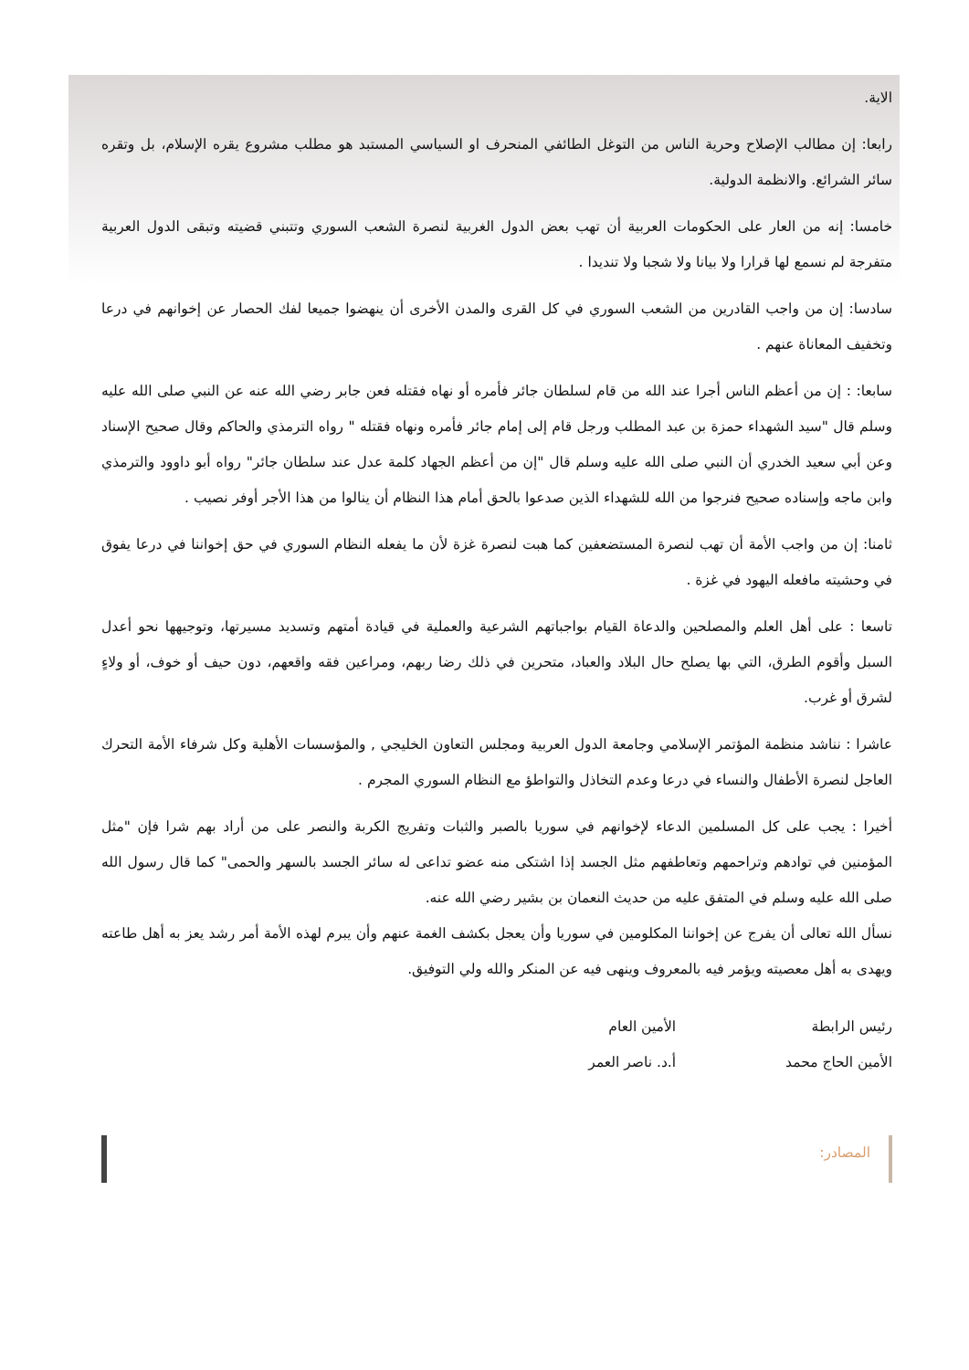الاية.
رابعا: إن مطالب الإصلاح وحرية الناس من التوغل الطائفي المنحرف او السياسي المستبد هو مطلب مشروع يقره الإسلام، بل وتقره سائر الشرائع. والانظمة الدولية.
خامسا: إنه من العار على الحكومات العربية أن تهب بعض الدول الغربية لنصرة الشعب السوري وتتبني قضيته وتبقى الدول العربية متفرجة لم نسمع لها قرارا ولا بيانا ولا شجبا ولا تنديدا .
سادسا: إن من واجب القادرين من الشعب السوري في كل القرى والمدن الأخرى أن ينهضوا جميعا لفك الحصار عن إخوانهم في درعا وتخفيف المعاناة عنهم .
سابعا: : إن من أعظم الناس أجرا عند الله من قام لسلطان جائر فأمره أو نهاه فقتله فعن جابر رضي الله عنه عن النبي صلى الله عليه وسلم قال "سيد الشهداء حمزة بن عبد المطلب ورجل قام إلى إمام جائر فأمره ونهاه فقتله " رواه الترمذي والحاكم وقال صحيح الإسناد وعن أبي سعيد الخدري أن النبي صلى الله عليه وسلم قال "إن من أعظم الجهاد كلمة عدل عند سلطان جائر" رواه أبو داوود والترمذي وابن ماجه وإسناده صحيح فنرجوا من الله للشهداء الذين صدعوا بالحق أمام هذا النظام أن ينالوا من هذا الأجر أوفر نصيب .
ثامنا: إن من واجب الأمة أن تهب لنصرة المستضعفين كما هبت لنصرة غزة لأن ما يفعله النظام السوري في حق إخواننا في درعا يفوق في وحشيته مافعله اليهود في غزة .
تاسعا : على أهل العلم والمصلحين والدعاة القيام بواجباتهم الشرعية والعملية في قيادة أمتهم وتسديد مسيرتها، وتوجيهها نحو أعدل السبل وأقوم الطرق، التي بها يصلح حال البلاد والعباد، متحرين في ذلك رضا ربهم، ومراعين فقه واقعهم، دون حيف أو خوف، أو ولاءٍ لشرق أو غرب.
عاشرا : نناشد منظمة المؤتمر الإسلامي وجامعة الدول العربية ومجلس التعاون الخليجي , والمؤسسات الأهلية وكل شرفاء الأمة التحرك العاجل لنصرة الأطفال والنساء في درعا وعدم التخاذل والتواطؤ مع النظام السوري المجرم .
أخيرا : يجب على كل المسلمين الدعاء لإخوانهم في سوريا بالصبر والثبات وتفريج الكربة والنصر على من أراد بهم شرا فإن "مثل المؤمنين في توادهم وتراحمهم وتعاطفهم مثل الجسد إذا اشتكى منه عضو تداعى له سائر الجسد بالسهر والحمى" كما قال رسول الله صلى الله عليه وسلم في المتفق عليه من حديث النعمان بن بشير رضي الله عنه.
نسأل الله تعالى أن يفرج عن إخواننا المكلومين في سوريا وأن يعجل بكشف الغمة عنهم وأن يبرم لهذه الأمة أمر رشد يعز به أهل طاعته ويهدى به أهل معصيته ويؤمر فيه بالمعروف وينهى فيه عن المنكر والله ولي التوفيق.
رئيس الرابطة
الأمين الحاج محمد
الأمين العام
أ.د. ناصر العمر
المصادر: